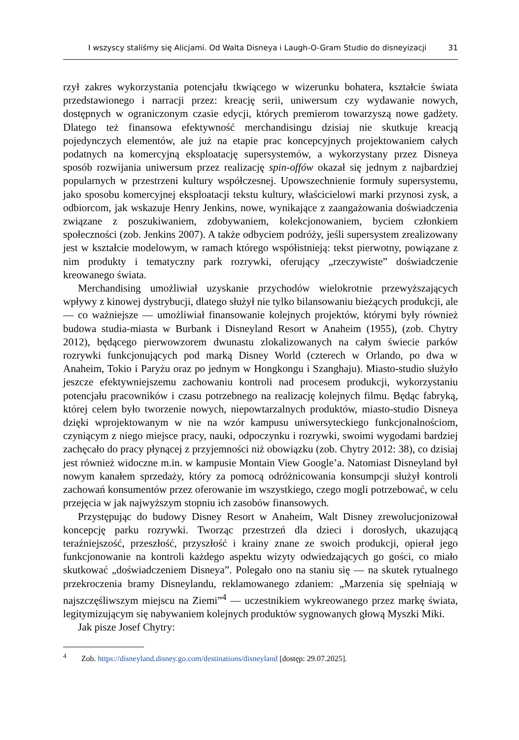I wszyscy staliśmy się Alicjami. Od Walta Disneya i Laugh-O-Gram Studio do disneyizacji 31
rzył zakres wykorzystania potencjału tkwiącego w wizerunku bohatera, kształcie świata przedstawionego i narracji przez: kreację serii, uniwersum czy wydawanie nowych, dostępnych w ograniczonym czasie edycji, których premierom towarzyszą nowe gadżety. Dlatego też finansowa efektywność merchandisingu dzisiaj nie skutkuje kreacją pojedynczych elementów, ale już na etapie prac koncepcyjnych projektowaniem całych podatnych na komercyjną eksploatację supersystemów, a wykorzystany przez Disneya sposób rozwijania uniwersum przez realizację spin-offów okazał się jednym z najbardziej popularnych w przestrzeni kultury współczesnej. Upowszechnienie formuły supersystemu, jako sposobu komercyjnej eksploatacji tekstu kultury, właścicielowi marki przynosi zysk, a odbiorcom, jak wskazuje Henry Jenkins, nowe, wynikające z zaangażowania doświadczenia związane z poszukiwaniem, zdobywaniem, kolekcjonowaniem, byciem członkiem społeczności (zob. Jenkins 2007). A także odbyciem podróży, jeśli supersystem zrealizowany jest w kształcie modelowym, w ramach którego współistnieją: tekst pierwotny, powiązane z nim produkty i tematyczny park rozrywki, oferujący „rzeczywiste” doświadczenie kreowanego świata.
Merchandising umożliwiał uzyskanie przychodów wielokrotnie przewyższających wpływy z kinowej dystrybucji, dlatego służył nie tylko bilansowaniu bieżących produkcji, ale — co ważniejsze — umożliwiał finansowanie kolejnych projektów, którymi były również budowa studia-miasta w Burbank i Disneyland Resort w Anaheim (1955), (zob. Chytry 2012), będącego pierwowzorem dwunastu zlokalizowanych na całym świecie parków rozrywki funkcjonujących pod marką Disney World (czterech w Orlando, po dwa w Anaheim, Tokio i Paryżu oraz po jednym w Hongkongu i Szanghaju). Miasto-studio służyło jeszcze efektywniejszemu zachowaniu kontroli nad procesem produkcji, wykorzystaniu potencjału pracowników i czasu potrzebnego na realizację kolejnych filmu. Będąc fabryką, której celem było tworzenie nowych, niepowtarzalnych produktów, miasto-studio Disneya dzięki wprojektowanym w nie na wzór kampusu uniwersyteckiego funkcjonalnościom, czyniącym z niego miejsce pracy, nauki, odpoczynku i rozrywki, swoimi wygodami bardziej zachęcało do pracy płynącej z przyjemności niż obowiązku (zob. Chytry 2012: 38), co dzisiaj jest również widoczne m.in. w kampusie Montain View Google’a. Natomiast Disneyland był nowym kanałem sprzedaży, który za pomocą odróżnicowania konsumpcji służył kontroli zachowań konsumentów przez oferowanie im wszystkiego, czego mogli potrzebować, w celu przejęcia w jak najwyższym stopniu ich zasobów finansowych.
Przystępując do budowy Disney Resort w Anaheim, Walt Disney zrewolucjonizował koncepcję parku rozrywki. Tworząc przestrzeń dla dzieci i dorosłych, ukazującą teraźniejszość, przeszłość, przyszłość i krainy znane ze swoich produkcji, opierał jego funkcjonowanie na kontroli każdego aspektu wizyty odwiedzających go gości, co miało skutkować „doświadczeniem Disneya”. Polegało ono na staniu się — na skutek rytualnego przekroczenia bramy Disneylandu, reklamowanego zdaniem: „Marzenia się spełniają w najszczęśliwszym miejscu na Ziemi”<sup>4</sup> — uczestnikiem wykreowanego przez markę świata, legitymizującym się nabywaniem kolejnych produktów sygnowanych głową Myszki Miki.
Jak pisze Josef Chytry:
<sup>4</sup> Zob. https://disneyland.disney.go.com/destinations/disneyland [dostęp: 29.07.2025].